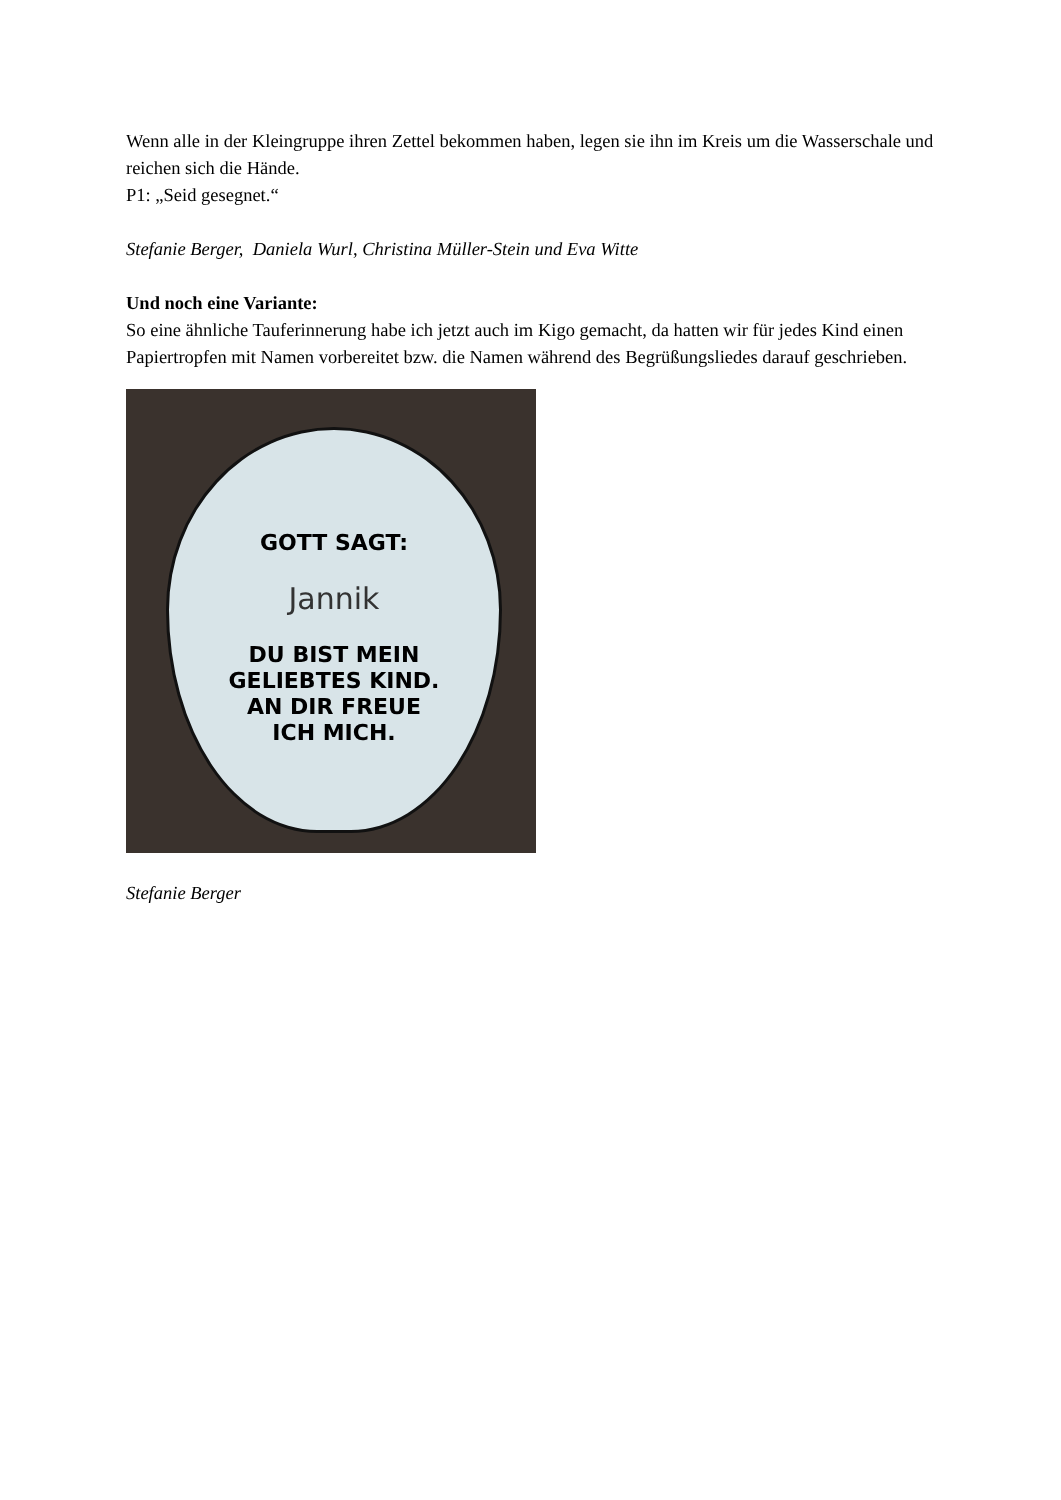Wenn alle in der Kleingruppe ihren Zettel bekommen haben, legen sie ihn im Kreis um die Wasserschale und reichen sich die Hände.
P1: „Seid gesegnet.“
Stefanie Berger, Daniela Wurl, Christina Müller-Stein und Eva Witte
Und noch eine Variante:
So eine ähnliche Tauferinnerung habe ich jetzt auch im Kigo gemacht, da hatten wir für jedes Kind einen Papiertropfen mit Namen vorbereitet bzw. die Namen während des Begrüßungsliedes darauf geschrieben.
GOTT SAGT:
Jannik
DU BIST MEIN
GELIEBTES KIND.
AN DIR FREUE
ICH MICH.
Stefanie Berger